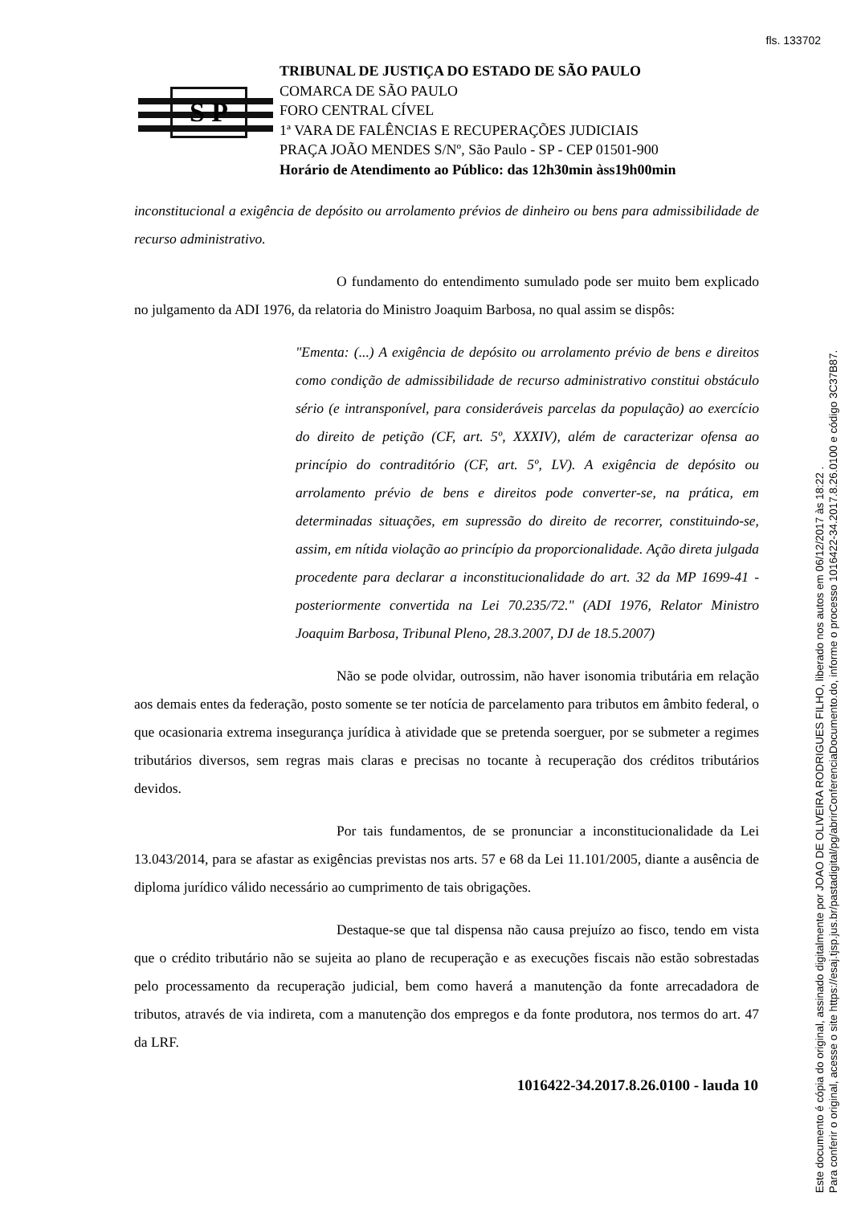fls. 133702
S P
TRIBUNAL DE JUSTIÇA DO ESTADO DE SÃO PAULO
COMARCA DE SÃO PAULO
FORO CENTRAL CÍVEL
1ª VARA DE FALÊNCIAS E RECUPERAÇÕES JUDICIAIS
PRAÇA JOÃO MENDES S/Nº, São Paulo - SP - CEP 01501-900
Horário de Atendimento ao Público: das 12h30min àss19h00min
inconstitucional a exigência de depósito ou arrolamento prévios de dinheiro ou bens para admissibilidade de recurso administrativo.
O fundamento do entendimento sumulado pode ser muito bem explicado no julgamento da ADI 1976, da relatoria do Ministro Joaquim Barbosa, no qual assim se dispôs:
"Ementa: (...) A exigência de depósito ou arrolamento prévio de bens e direitos como condição de admissibilidade de recurso administrativo constitui obstáculo sério (e intransponível, para consideráveis parcelas da população) ao exercício do direito de petição (CF, art. 5º, XXXIV), além de caracterizar ofensa ao princípio do contraditório (CF, art. 5º, LV). A exigência de depósito ou arrolamento prévio de bens e direitos pode converter-se, na prática, em determinadas situações, em supressão do direito de recorrer, constituindo-se, assim, em nítida violação ao princípio da proporcionalidade. Ação direta julgada procedente para declarar a inconstitucionalidade do art. 32 da MP 1699-41 - posteriormente convertida na Lei 70.235/72." (ADI 1976, Relator Ministro Joaquim Barbosa, Tribunal Pleno, 28.3.2007, DJ de 18.5.2007)
Não se pode olvidar, outrossim, não haver isonomia tributária em relação aos demais entes da federação, posto somente se ter notícia de parcelamento para tributos em âmbito federal, o que ocasionaria extrema insegurança jurídica à atividade que se pretenda soerguer, por se submeter a regimes tributários diversos, sem regras mais claras e precisas no tocante à recuperação dos créditos tributários devidos.
Por tais fundamentos, de se pronunciar a inconstitucionalidade da Lei 13.043/2014, para se afastar as exigências previstas nos arts. 57 e 68 da Lei 11.101/2005, diante a ausência de diploma jurídico válido necessário ao cumprimento de tais obrigações.
Destaque-se que tal dispensa não causa prejuízo ao fisco, tendo em vista que o crédito tributário não se sujeita ao plano de recuperação e as execuções fiscais não estão sobrestadas pelo processamento da recuperação judicial, bem como haverá a manutenção da fonte arrecadadora de tributos, através de via indireta, com a manutenção dos empregos e da fonte produtora, nos termos do art. 47 da LRF.
1016422-34.2017.8.26.0100 - lauda 10
Este documento é cópia do original, assinado digitalmente por JOAO DE OLIVEIRA RODRIGUES FILHO, liberado nos autos em 06/12/2017 às 18:22 .
Para conferir o original, acesse o site https://esaj.tjsp.jus.br/pastadigital/pg/abrirConferenciaDocumento.do, informe o processo 1016422-34.2017.8.26.0100 e código 3C37B87.